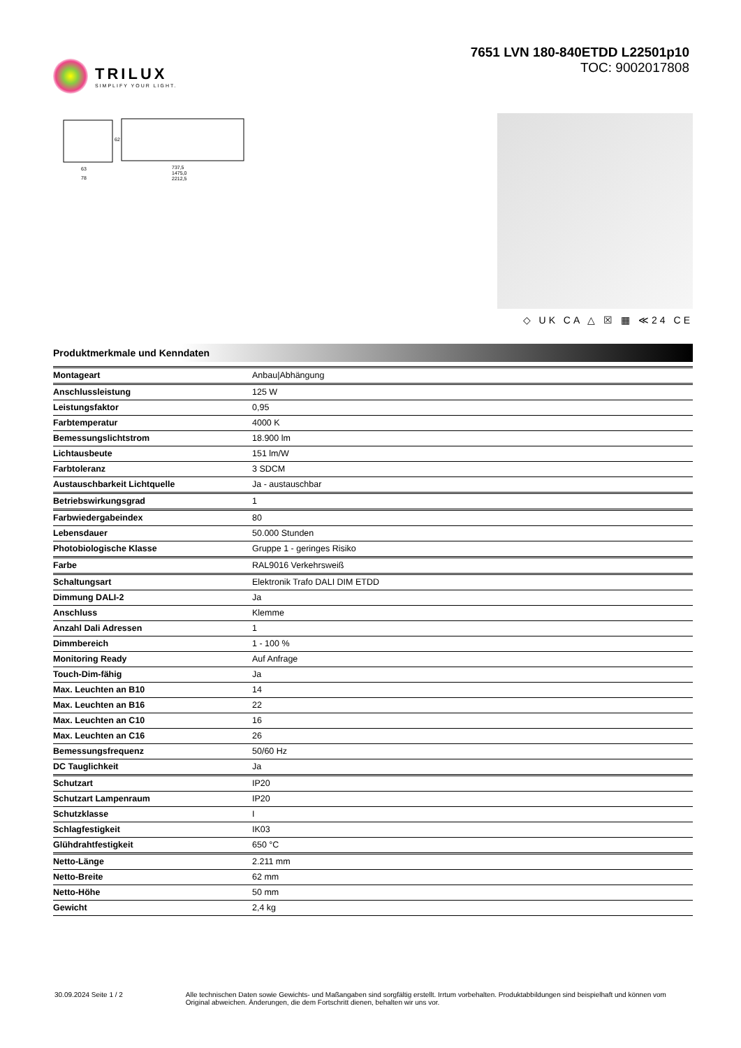TRILUX
SIMPLIFY YOUR LIGHT.
7651 LVN 180-840ETDD L22501p10
TOC: 9002017808
63
78
737,5
1475,0
2212,5
62
◇ UK CA △ ☒ ▦ ≪24 CE
Produktmerkmale und Kenndaten
| Montageart | Anbau/Abhängung |
| Anschlussleistung | 125 W |
| Leistungsfaktor | 0,95 |
| Farbtemperatur | 4000 K |
| Bemessungslichtstrom | 18.900 lm |
| Lichtausbeute | 151 lm/W |
| Farbtoleranz | 3 SDCM |
| Austauschbarkeit Lichtquelle | Ja - austauschbar |
| Betriebswirkungsgrad | 1 |
| Farbwiedergabeindex | 80 |
| Lebensdauer | 50.000 Stunden |
| Photobiologische Klasse | Gruppe 1 - geringes Risiko |
| Farbe | RAL9016 Verkehrsweiß |
| Schaltungsart | Elektronik Trafo DALI DIM ETDD |
| Dimmung DALI-2 | Ja |
| Anschluss | Klemme |
| Anzahl Dali Adressen | 1 |
| Dimmbereich | 1 - 100 % |
| Monitoring Ready | Auf Anfrage |
| Touch-Dim-fähig | Ja |
| Max. Leuchten an B10 | 14 |
| Max. Leuchten an B16 | 22 |
| Max. Leuchten an C10 | 16 |
| Max. Leuchten an C16 | 26 |
| Bemessungsfrequenz | 50/60 Hz |
| DC Tauglichkeit | Ja |
| Schutzart | IP20 |
| Schutzart Lampenraum | IP20 |
| Schutzklasse | I |
| Schlagfestigkeit | IK03 |
| Glühdrahtfestigkeit | 650 °C |
| Netto-Länge | 2.211 mm |
| Netto-Breite | 62 mm |
| Netto-Höhe | 50 mm |
| Gewicht | 2,4 kg |
30.09.2024 Seite 1 / 2 Alle technischen Daten sowie Gewichts- und Maßangaben sind sorgfältig erstellt. Irrtum vorbehalten. Produktabbildungen sind beispielhaft und können vom Original abweichen. Änderungen, die dem Fortschritt dienen, behalten wir uns vor.